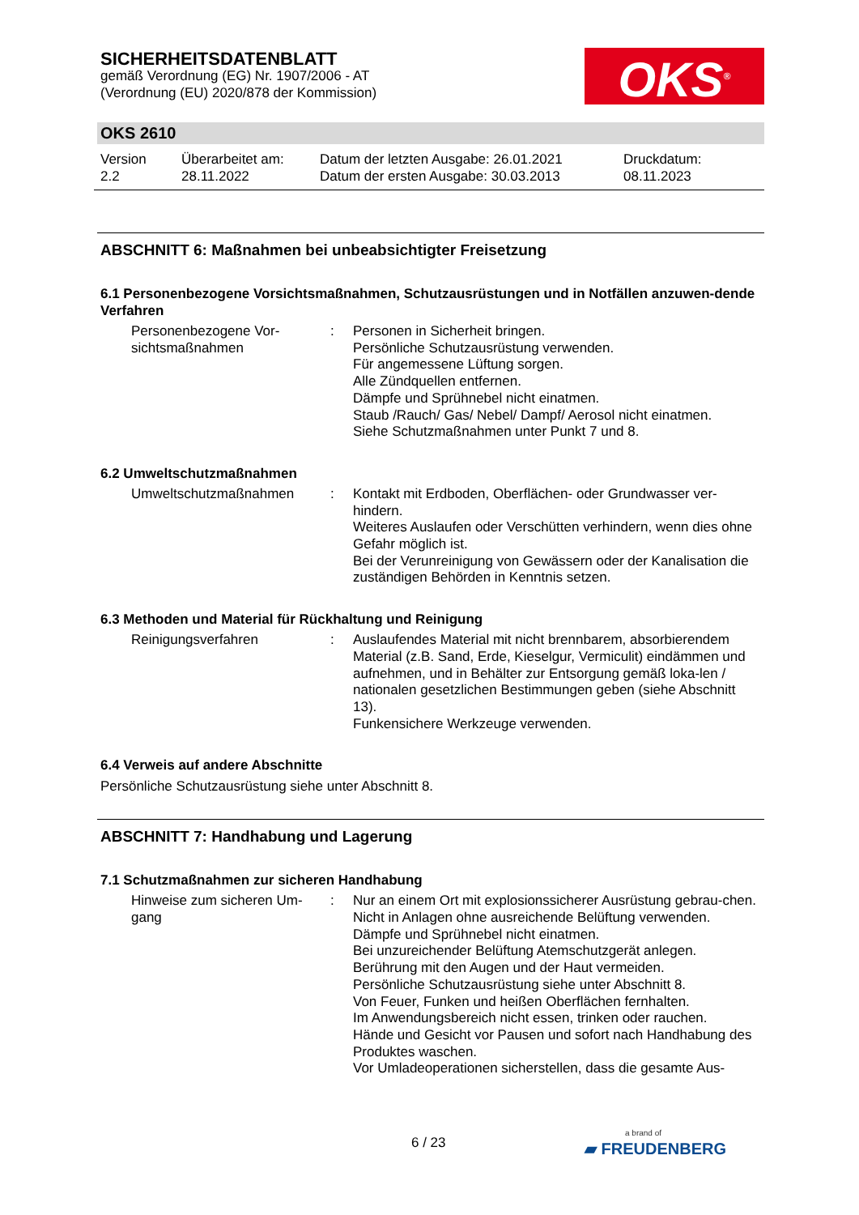SICHERHEITSDATENBLATT
gemäß Verordnung (EG) Nr. 1907/2006 - AT
(Verordnung (EU) 2020/878 der Kommission)
OKS<sup>®</sup>
OKS 2610
Version
2.2
Überarbeitet am:
28.11.2022
Datum der letzten Ausgabe: 26.01.2021
Datum der ersten Ausgabe: 30.03.2013
Druckdatum:
08.11.2023
ABSCHNITT 6: Maßnahmen bei unbeabsichtigter Freisetzung
6.1 Personenbezogene Vorsichtsmaßnahmen, Schutzausrüstungen und in Notfällen anzuwen-dende Verfahren
Personenbezogene Vor-sichtsmaßnahmen
: Personen in Sicherheit bringen.
Persönliche Schutzausrüstung verwenden.
Für angemessene Lüftung sorgen.
Alle Zündquellen entfernen.
Dämpfe und Sprühnebel nicht einatmen.
Staub /Rauch/ Gas/ Nebel/ Dampf/ Aerosol nicht einatmen.
Siehe Schutzmaßnahmen unter Punkt 7 und 8.
6.2 Umweltschutzmaßnahmen
Umweltschutzmaßnahmen : Kontakt mit Erdboden, Oberflächen- oder Grundwasser ver-hindern.
Weiteres Auslaufen oder Verschütten verhindern, wenn dies ohne Gefahr möglich ist.
Bei der Verunreinigung von Gewässern oder der Kanalisation die zuständigen Behörden in Kenntnis setzen.
6.3 Methoden und Material für Rückhaltung und Reinigung
Reinigungsverfahren : Auslaufendes Material mit nicht brennbarem, absorbierendem Material (z.B. Sand, Erde, Kieselgur, Vermiculit) eindämmen und aufnehmen, und in Behälter zur Entsorgung gemäß loka-len / nationalen gesetzlichen Bestimmungen geben (siehe Abschnitt 13).
Funkensichere Werkzeuge verwenden.
6.4 Verweis auf andere Abschnitte
Persönliche Schutzausrüstung siehe unter Abschnitt 8.
ABSCHNITT 7: Handhabung und Lagerung
7.1 Schutzmaßnahmen zur sicheren Handhabung
Hinweise zum sicheren Um-gang
: Nur an einem Ort mit explosionssicherer Ausrüstung gebrau-chen.
Nicht in Anlagen ohne ausreichende Belüftung verwenden.
Dämpfe und Sprühnebel nicht einatmen.
Bei unzureichender Belüftung Atemschutzgerät anlegen.
Berührung mit den Augen und der Haut vermeiden.
Persönliche Schutzausrüstung siehe unter Abschnitt 8.
Von Feuer, Funken und heißen Oberflächen fernhalten.
Im Anwendungsbereich nicht essen, trinken oder rauchen.
Hände und Gesicht vor Pausen und sofort nach Handhabung des Produktes waschen.
Vor Umladeoperationen sicherstellen, dass die gesamte Aus-
6 / 23
a brand of
▰ FREUDENBERG